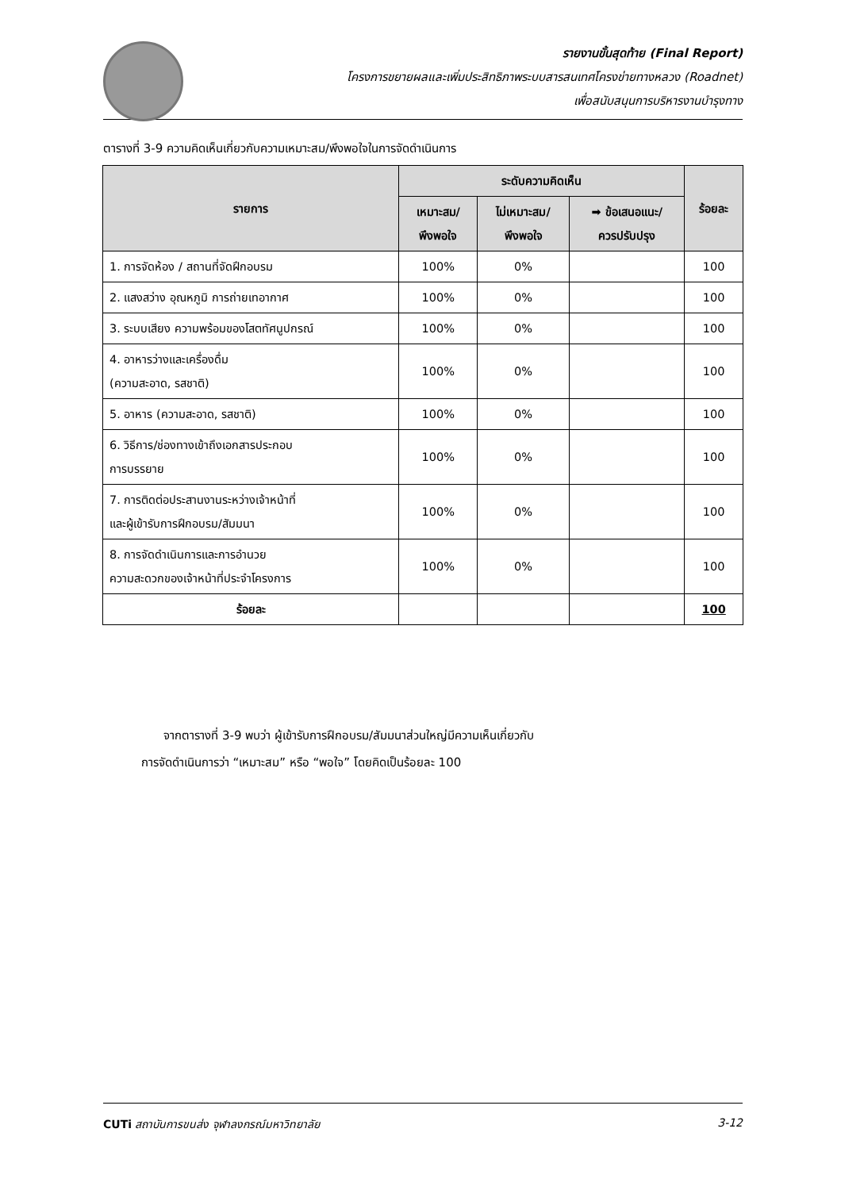รายงานขั้นสุดท้าย (Final Report)
โครงการขยายผลและเพิ่มประสิทธิภาพระบบสารสนเทศโครงข่ายทางหลวง (Roadnet)
เพื่อสนับสนุนการบริหารงานบำรุงทาง
ตารางที่ 3-9 ความคิดเห็นเกี่ยวกับความเหมาะสม/พึงพอใจในการจัดดำเนินการ
| รายการ | ระดับความคิดเห็น | | | ร้อยละ |
| --- | --- | --- | --- | --- |
| | เหมาะสม/ พึงพอใจ | ไม่เหมาะสม/ พึงพอใจ | ➡ ข้อเสนอแนะ/ ควรปรับปรุง | |
| 1. การจัดห้อง / สถานที่จัดฝึกอบรม | 100% | 0% | | 100 |
| 2. แสงสว่าง อุณหภูมิ การถ่ายเทอากาศ | 100% | 0% | | 100 |
| 3. ระบบเสียง ความพร้อมของโสตทัศนูปกรณ์ | 100% | 0% | | 100 |
| 4. อาหารว่างและเครื่องดื่ม (ความสะอาด, รสชาติ) | 100% | 0% | | 100 |
| 5. อาหาร (ความสะอาด, รสชาติ) | 100% | 0% | | 100 |
| 6. วิธีการ/ช่องทางเข้าถึงเอกสารประกอบ การบรรยาย | 100% | 0% | | 100 |
| 7. การติดต่อประสานงานระหว่างเจ้าหน้าที่ และผู้เข้ารับการฝึกอบรม/สัมมนา | 100% | 0% | | 100 |
| 8. การจัดดำเนินการและการอำนวย ความสะดวกของเจ้าหน้าที่ประจำโครงการ | 100% | 0% | | 100 |
| ร้อยละ | | | | 100 |
จากตารางที่ 3-9 พบว่า ผู้เข้ารับการฝึกอบรม/สัมมนาส่วนใหญ่มีความเห็นเกี่ยวกับ
การจัดดำเนินการว่า “เหมาะสม” หรือ “พอใจ” โดยคิดเป็นร้อยละ 100
CUTi สถาบันการขนส่ง จุฬาลงกรณ์มหาวิทยาลัย 3-12